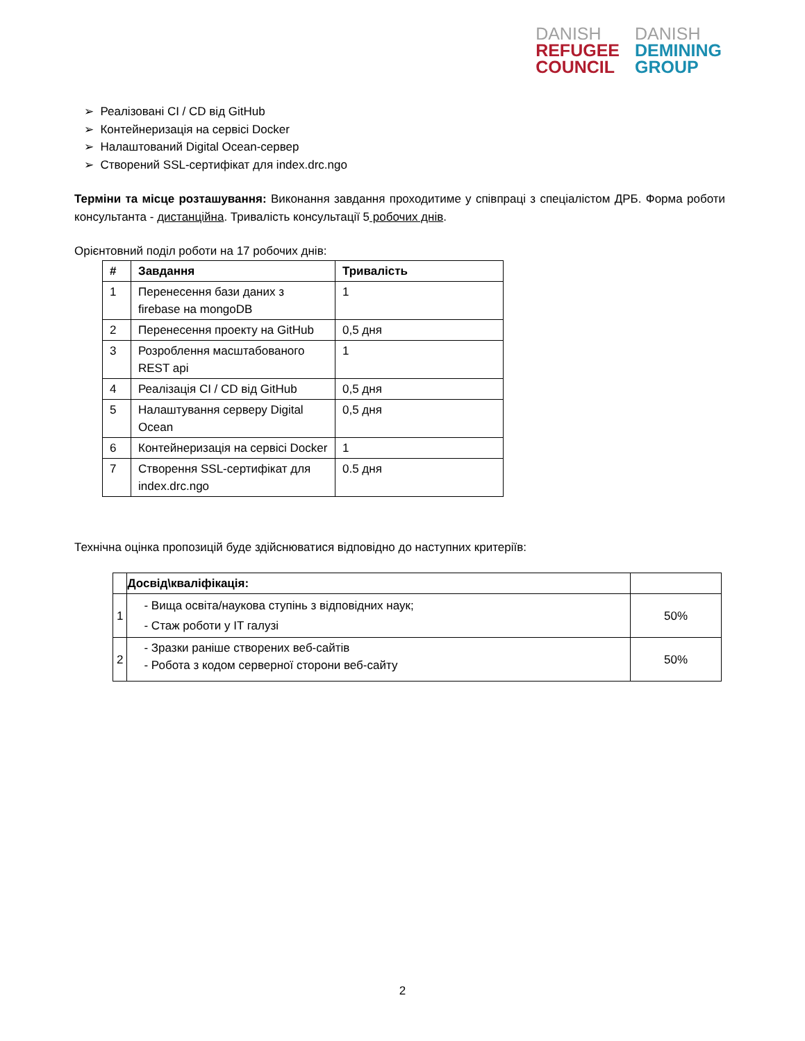DANISH
REFUGEE
COUNCIL
DANISH
DEMINING
GROUP
➢ Реалізовані CI / CD від GitHub
➢ Контейнеризація на сервісі Docker
➢ Налаштований Digital Ocean-сервер
➢ Створений SSL-сертифікат для index.drc.ngo
Терміни та місце розташування: Виконання завдання проходитиме у співпраці з спеціалістом ДРБ. Форма роботи консультанта - дистанційна. Тривалість консультації 5 робочих днів.
Орієнтовний поділ роботи на 17 робочих днів:
| # | Завдання | Тривалість |
| --- | --- | --- |
| 1 | Перенесення бази даних з firebase на mongoDB | 1 |
| 2 | Перенесення проекту на GitHub | 0,5 дня |
| 3 | Розроблення масштабованого REST api | 1 |
| 4 | Реалізація CI / CD від GitHub | 0,5 дня |
| 5 | Налаштування серверу Digital Ocean | 0,5 дня |
| 6 | Контейнеризація на сервісі Docker | 1 |
| 7 | Створення SSL-сертифікат для index.drc.ngo | 0.5 дня |
Технічна оцінка пропозицій буде здійснюватися відповідно до наступних критеріїв:
| | Досвід\кваліфікація: | |
| 1 | - Вища освіта/наукова ступінь з відповідних наук; - Стаж роботи у IT галузі | 50% |
| 2 | - Зразки раніше створених веб-сайтів - Робота з кодом серверної сторони веб-сайту | 50% |
2